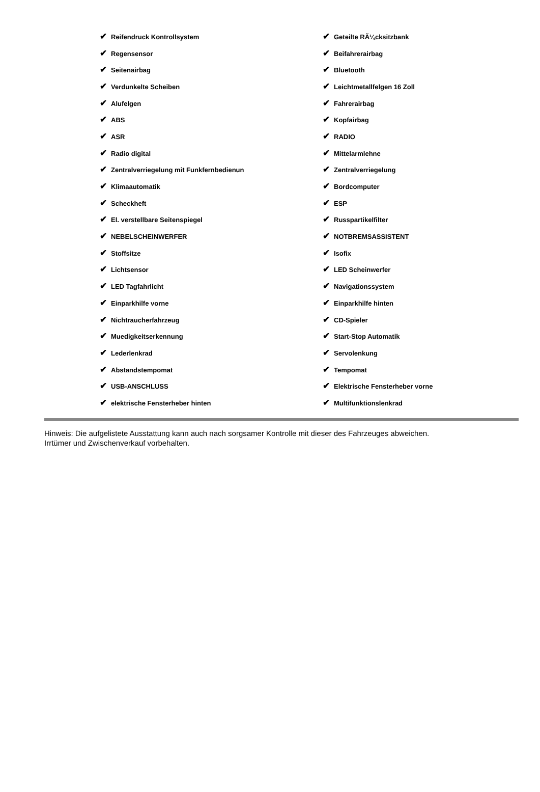| ✔ Reifendruck Kontrollsystem | ✔ Geteilte RÃ¼cksitzbank |
| ✔ Regensensor | ✔ Beifahrerairbag |
| ✔ Seitenairbag | ✔ Bluetooth |
| ✔ Verdunkelte Scheiben | ✔ Leichtmetallfelgen 16 Zoll |
| ✔ Alufelgen | ✔ Fahrerairbag |
| ✔ ABS | ✔ Kopfairbag |
| ✔ ASR | ✔ RADIO |
| ✔ Radio digital | ✔ Mittelarmlehne |
| ✔ Zentralverriegelung mit Funkfernbedienun | ✔ Zentralverriegelung |
| ✔ Klimaautomatik | ✔ Bordcomputer |
| ✔ Scheckheft | ✔ ESP |
| ✔ El. verstellbare Seitenspiegel | ✔ Russpartikelfilter |
| ✔ NEBELSCHEINWERFER | ✔ NOTBREMSASSISTENT |
| ✔ Stoffsitze | ✔ Isofix |
| ✔ Lichtsensor | ✔ LED Scheinwerfer |
| ✔ LED Tagfahrlicht | ✔ Navigationssystem |
| ✔ Einparkhilfe vorne | ✔ Einparkhilfe hinten |
| ✔ Nichtraucherfahrzeug | ✔ CD-Spieler |
| ✔ Muedigkeitserkennung | ✔ Start-Stop Automatik |
| ✔ Lederlenkrad | ✔ Servolenkung |
| ✔ Abstandstempomat | ✔ Tempomat |
| ✔ USB-ANSCHLUSS | ✔ Elektrische Fensterheber vorne |
| ✔ elektrische Fensterheber hinten | ✔ Multifunktionslenkrad |
Hinweis: Die aufgelistete Ausstattung kann auch nach sorgsamer Kontrolle mit dieser des Fahrzeuges abweichen. Irrtümer und Zwischenverkauf vorbehalten.